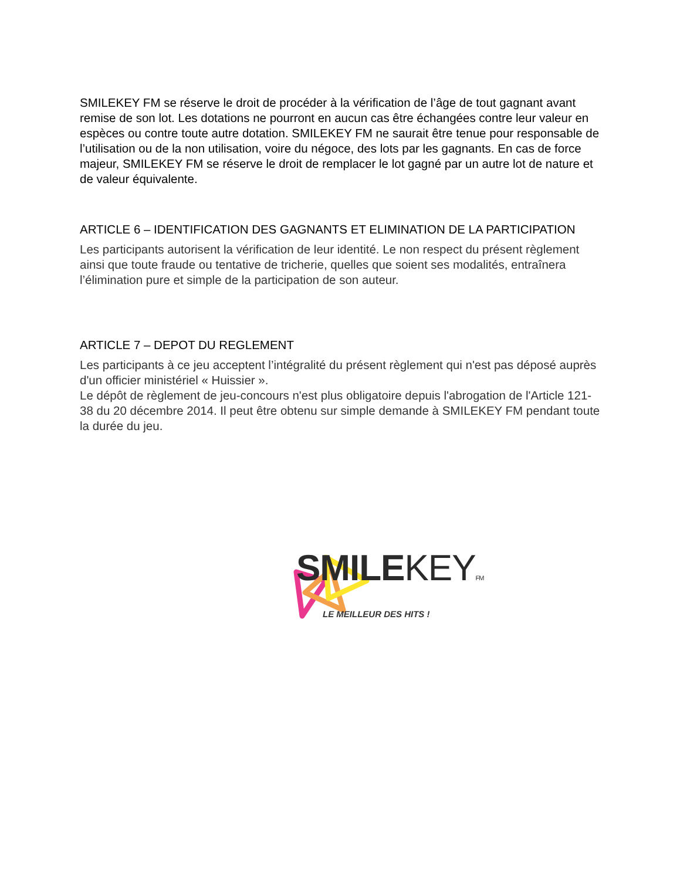SMILEKEY FM se réserve le droit de procéder à la vérification de l’âge de tout gagnant avant remise de son lot. Les dotations ne pourront en aucun cas être échangées contre leur valeur en espèces ou contre toute autre dotation. SMILEKEY FM ne saurait être tenue pour responsable de l’utilisation ou de la non utilisation, voire du négoce, des lots par les gagnants. En cas de force majeur, SMILEKEY FM se réserve le droit de remplacer le lot gagné par un autre lot de nature et de valeur équivalente.
ARTICLE 6 – IDENTIFICATION DES GAGNANTS ET ELIMINATION DE LA PARTICIPATION
Les participants autorisent la vérification de leur identité. Le non respect du présent règlement ainsi que toute fraude ou tentative de tricherie, quelles que soient ses modalités, entraînera l’élimination pure et simple de la participation de son auteur.
ARTICLE 7 – DEPOT DU REGLEMENT
Les participants à ce jeu acceptent l’intégralité du présent règlement qui n'est pas déposé auprès d'un officier ministériel « Huissier ».
Le dépôt de règlement de jeu-concours n'est plus obligatoire depuis l'abrogation de l'Article 121-38 du 20 décembre 2014. Il peut être obtenu sur simple demande à SMILEKEY FM pendant toute la durée du jeu.
SMILEKEY FM
LE MEILLEUR DES HITS !